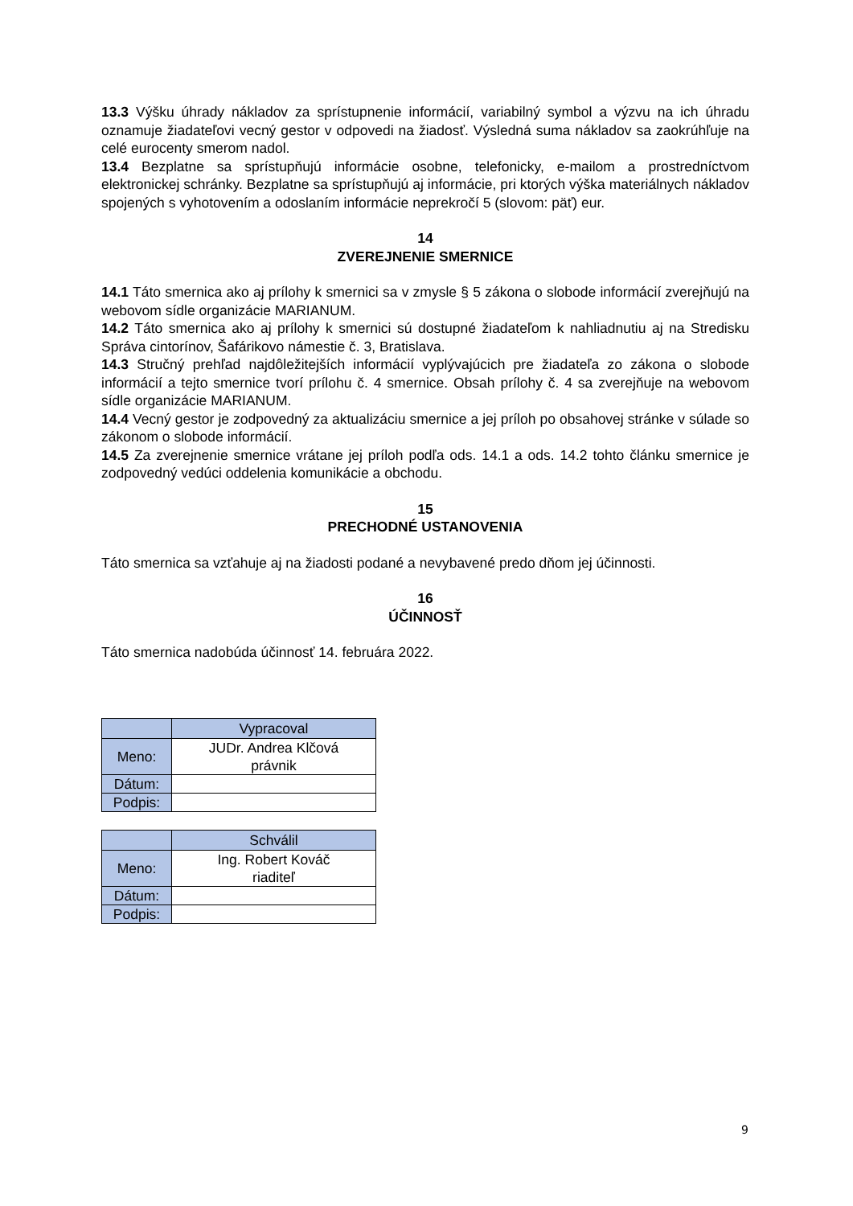13.3 Výšku úhrady nákladov za sprístupnenie informácií, variabilný symbol a výzvu na ich úhradu oznamuje žiadateľovi vecný gestor v odpovedi na žiadosť. Výsledná suma nákladov sa zaokrúhľuje na celé eurocenty smerom nadol.
13.4 Bezplatne sa sprístupňujú informácie osobne, telefonicky, e-mailom a prostredníctvom elektronickej schránky. Bezplatne sa sprístupňujú aj informácie, pri ktorých výška materiálnych nákladov spojených s vyhotovením a odoslaním informácie neprekročí 5 (slovom: päť) eur.
14
ZVEREJNENIE SMERNICE
14.1 Táto smernica ako aj prílohy k smernici sa v zmysle § 5 zákona o slobode informácií zverejňujú na webovom sídle organizácie MARIANUM.
14.2 Táto smernica ako aj prílohy k smernici sú dostupné žiadateľom k nahliadnutiu aj na Stredisku Správa cintorínov, Šafárikovo námestie č. 3, Bratislava.
14.3 Stručný prehľad najdôležitejších informácií vyplývajúcich pre žiadateľa zo zákona o slobode informácií a tejto smernice tvorí prílohu č. 4 smernice. Obsah prílohy č. 4 sa zverejňuje na webovom sídle organizácie MARIANUM.
14.4 Vecný gestor je zodpovedný za aktualizáciu smernice a jej príloh po obsahovej stránke v súlade so zákonom o slobode informácií.
14.5 Za zverejnenie smernice vrátane jej príloh podľa ods. 14.1 a ods. 14.2 tohto článku smernice je zodpovedný vedúci oddelenia komunikácie a obchodu.
15
PRECHODNÉ USTANOVENIA
Táto smernica sa vzťahuje aj na žiadosti podané a nevybavené predo dňom jej účinnosti.
16
ÚČINNOSŤ
Táto smernica nadobúda účinnosť 14. februára 2022.
| | Vypracoval |
| --- | --- |
| Meno: | JUDr. Andrea Klčová právnik |
| Dátum: | |
| Podpis: | |
| | Schválil |
| --- | --- |
| Meno: | Ing. Robert Kováč riaditeľ |
| Dátum: | |
| Podpis: | |
9